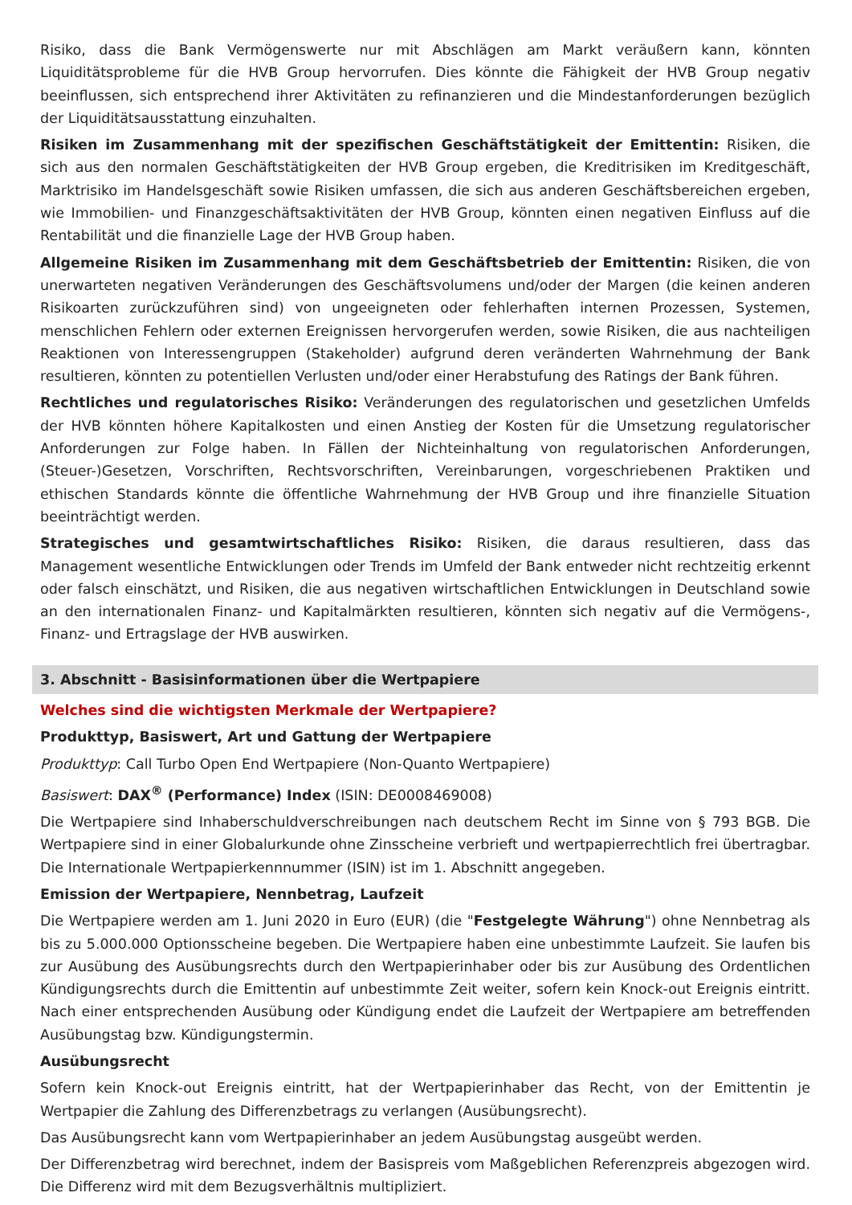Risiko, dass die Bank Vermögenswerte nur mit Abschlägen am Markt veräußern kann, könnten Liquiditätsprobleme für die HVB Group hervorrufen. Dies könnte die Fähigkeit der HVB Group negativ beeinflussen, sich entsprechend ihrer Aktivitäten zu refinanzieren und die Mindestanforderungen bezüglich der Liquiditätsausstattung einzuhalten.
Risiken im Zusammenhang mit der spezifischen Geschäftstätigkeit der Emittentin: Risiken, die sich aus den normalen Geschäftstätigkeiten der HVB Group ergeben, die Kreditrisiken im Kreditgeschäft, Marktrisiko im Handelsgeschäft sowie Risiken umfassen, die sich aus anderen Geschäftsbereichen ergeben, wie Immobilien- und Finanzgeschäftsaktivitäten der HVB Group, könnten einen negativen Einfluss auf die Rentabilität und die finanzielle Lage der HVB Group haben.
Allgemeine Risiken im Zusammenhang mit dem Geschäftsbetrieb der Emittentin: Risiken, die von unerwarteten negativen Veränderungen des Geschäftsvolumens und/oder der Margen (die keinen anderen Risikoarten zurückzuführen sind) von ungeeigneten oder fehlerhaften internen Prozessen, Systemen, menschlichen Fehlern oder externen Ereignissen hervorgerufen werden, sowie Risiken, die aus nachteiligen Reaktionen von Interessengruppen (Stakeholder) aufgrund deren veränderten Wahrnehmung der Bank resultieren, könnten zu potentiellen Verlusten und/oder einer Herabstufung des Ratings der Bank führen.
Rechtliches und regulatorisches Risiko: Veränderungen des regulatorischen und gesetzlichen Umfelds der HVB könnten höhere Kapitalkosten und einen Anstieg der Kosten für die Umsetzung regulatorischer Anforderungen zur Folge haben. In Fällen der Nichteinhaltung von regulatorischen Anforderungen, (Steuer-)Gesetzen, Vorschriften, Rechtsvorschriften, Vereinbarungen, vorgeschriebenen Praktiken und ethischen Standards könnte die öffentliche Wahrnehmung der HVB Group und ihre finanzielle Situation beeinträchtigt werden.
Strategisches und gesamtwirtschaftliches Risiko: Risiken, die daraus resultieren, dass das Management wesentliche Entwicklungen oder Trends im Umfeld der Bank entweder nicht rechtzeitig erkennt oder falsch einschätzt, und Risiken, die aus negativen wirtschaftlichen Entwicklungen in Deutschland sowie an den internationalen Finanz- und Kapitalmärkten resultieren, könnten sich negativ auf die Vermögens-, Finanz- und Ertragslage der HVB auswirken.
3. Abschnitt - Basisinformationen über die Wertpapiere
Welches sind die wichtigsten Merkmale der Wertpapiere?
Produkttyp, Basiswert, Art und Gattung der Wertpapiere
Produkttyp: Call Turbo Open End Wertpapiere (Non-Quanto Wertpapiere)
Basiswert: DAX<sup>®</sup> (Performance) Index (ISIN: DE0008469008)
Die Wertpapiere sind Inhaberschuldverschreibungen nach deutschem Recht im Sinne von § 793 BGB. Die Wertpapiere sind in einer Globalurkunde ohne Zinsscheine verbrieft und wertpapierrechtlich frei übertragbar. Die Internationale Wertpapierkennnummer (ISIN) ist im 1. Abschnitt angegeben.
Emission der Wertpapiere, Nennbetrag, Laufzeit
Die Wertpapiere werden am 1. Juni 2020 in Euro (EUR) (die "Festgelegte Währung") ohne Nennbetrag als bis zu 5.000.000 Optionsscheine begeben. Die Wertpapiere haben eine unbestimmte Laufzeit. Sie laufen bis zur Ausübung des Ausübungsrechts durch den Wertpapierinhaber oder bis zur Ausübung des Ordentlichen Kündigungsrechts durch die Emittentin auf unbestimmte Zeit weiter, sofern kein Knock-out Ereignis eintritt. Nach einer entsprechenden Ausübung oder Kündigung endet die Laufzeit der Wertpapiere am betreffenden Ausübungstag bzw. Kündigungstermin.
Ausübungsrecht
Sofern kein Knock-out Ereignis eintritt, hat der Wertpapierinhaber das Recht, von der Emittentin je Wertpapier die Zahlung des Differenzbetrags zu verlangen (Ausübungsrecht).
Das Ausübungsrecht kann vom Wertpapierinhaber an jedem Ausübungstag ausgeübt werden.
Der Differenzbetrag wird berechnet, indem der Basispreis vom Maßgeblichen Referenzpreis abgezogen wird. Die Differenz wird mit dem Bezugsverhältnis multipliziert.